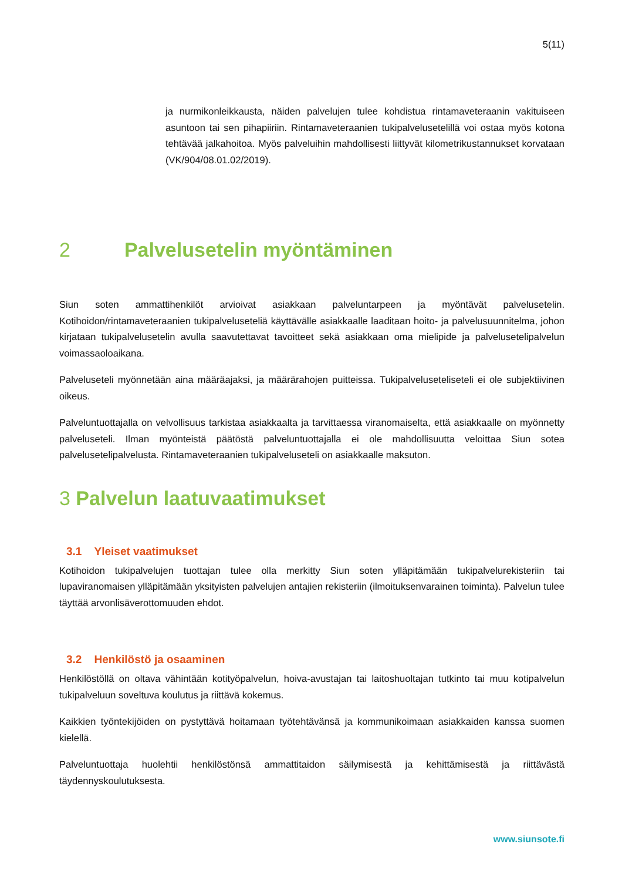5(11)
ja nurmikonleikkausta, näiden palvelujen tulee kohdistua rintamaveteraanin vakituiseen asuntoon tai sen pihapiiriin. Rintamaveteraanien tukipalvelusetelillä voi ostaa myös kotona tehtävää jalkahoitoa. Myös palveluihin mahdollisesti liittyvät kilometrikustannukset korvataan (VK/904/08.01.02/2019).
2 Palvelusetelin myöntäminen
Siun soten ammattihenkilöt arvioivat asiakkaan palveluntarpeen ja myöntävät palvelusetelin. Kotihoidon/rintamaveteraanien tukipalveluseteliä käyttävälle asiakkaalle laaditaan hoito- ja palvelusuunnitelma, johon kirjataan tukipalvelusetelin avulla saavutettavat tavoitteet sekä asiakkaan oma mielipide ja palvelusetelipalvelun voimassaoloaikana.
Palveluseteli myönnetään aina määräajaksi, ja määrärahojen puitteissa. Tukipalveluseteliseteli ei ole subjektiivinen oikeus.
Palveluntuottajalla on velvollisuus tarkistaa asiakkaalta ja tarvittaessa viranomaiselta, että asiakkaalle on myönnetty palveluseteli. Ilman myönteistä päätöstä palveluntuottajalla ei ole mahdollisuutta veloittaa Siun sotea palvelusetelipalvelusta. Rintamaveteraanien tukipalveluseteli on asiakkaalle maksuton.
3 Palvelun laatuvaatimukset
3.1 Yleiset vaatimukset
Kotihoidon tukipalvelujen tuottajan tulee olla merkitty Siun soten ylläpitämään tukipalvelurekisteriin tai lupaviranomaisen ylläpitämään yksityisten palvelujen antajien rekisteriin (ilmoituksenvarainen toiminta). Palvelun tulee täyttää arvonlisäverottomuuden ehdot.
3.2 Henkilöstö ja osaaminen
Henkilöstöllä on oltava vähintään kotityöpalvelun, hoiva-avustajan tai laitoshuoltajan tutkinto tai muu kotipalvelun tukipalveluun soveltuva koulutus ja riittävä kokemus.
Kaikkien työntekijöiden on pystyttävä hoitamaan työtehtävänsä ja kommunikoimaan asiakkaiden kanssa suomen kielellä.
Palveluntuottaja huolehtii henkilöstönsä ammattitaidon säilymisestä ja kehittämisestä ja riittävästä täydennyskoulutuksesta.
www.siunsote.fi